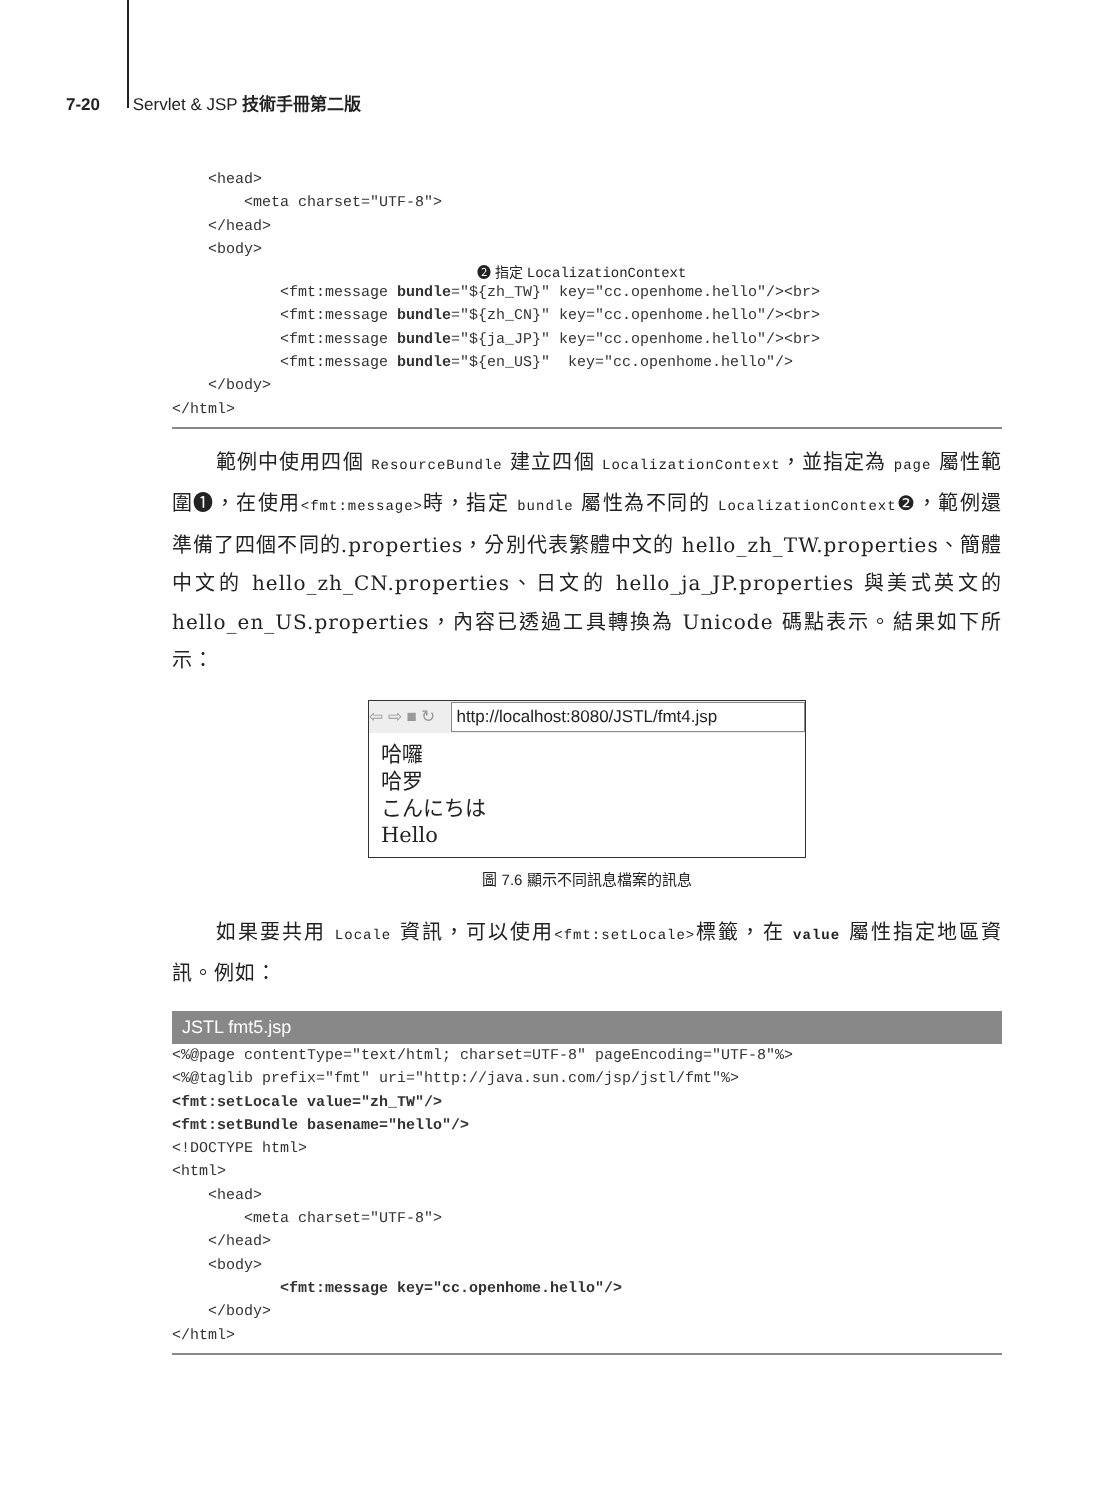7-20 Servlet & JSP 技術手冊第二版
    <head>
        <meta charset="UTF-8">
    </head>
    <body>
❷ 指定 LocalizationContext
            <fmt:message bundle="${zh_TW}" key="cc.openhome.hello"/><br>
            <fmt:message bundle="${zh_CN}" key="cc.openhome.hello"/><br>
            <fmt:message bundle="${ja_JP}" key="cc.openhome.hello"/><br>
            <fmt:message bundle="${en_US}"  key="cc.openhome.hello"/>
    </body>
</html>
範例中使用四個 ResourceBundle 建立四個 LocalizationContext，並指定為 page 屬性範圍❶，在使用<fmt:message>時，指定 bundle 屬性為不同的 LocalizationContext❷，範例還準備了四個不同的.properties，分別代表繁體中文的 hello_zh_TW.properties、簡體中文的 hello_zh_CN.properties、日文的 hello_ja_JP.properties 與美式英文的 hello_en_US.properties，內容已透過工具轉換為 Unicode 碼點表示。結果如下所示：
⇦ ⇨ ■ ↻ http://localhost:8080/JSTL/fmt4.jsp
哈囉
哈罗
こんにちは
Hello
圖 7.6 顯示不同訊息檔案的訊息
如果要共用 Locale 資訊，可以使用<fmt:setLocale>標籤，在 value 屬性指定地區資訊。例如：
JSTL fmt5.jsp
<%@page contentType="text/html; charset=UTF-8" pageEncoding="UTF-8"%>
<%@taglib prefix="fmt" uri="http://java.sun.com/jsp/jstl/fmt"%>
<fmt:setLocale value="zh_TW"/>
<fmt:setBundle basename="hello"/>
<!DOCTYPE html>
<html>
    <head>
        <meta charset="UTF-8">
    </head>
    <body>
            <fmt:message key="cc.openhome.hello"/>
    </body>
</html>